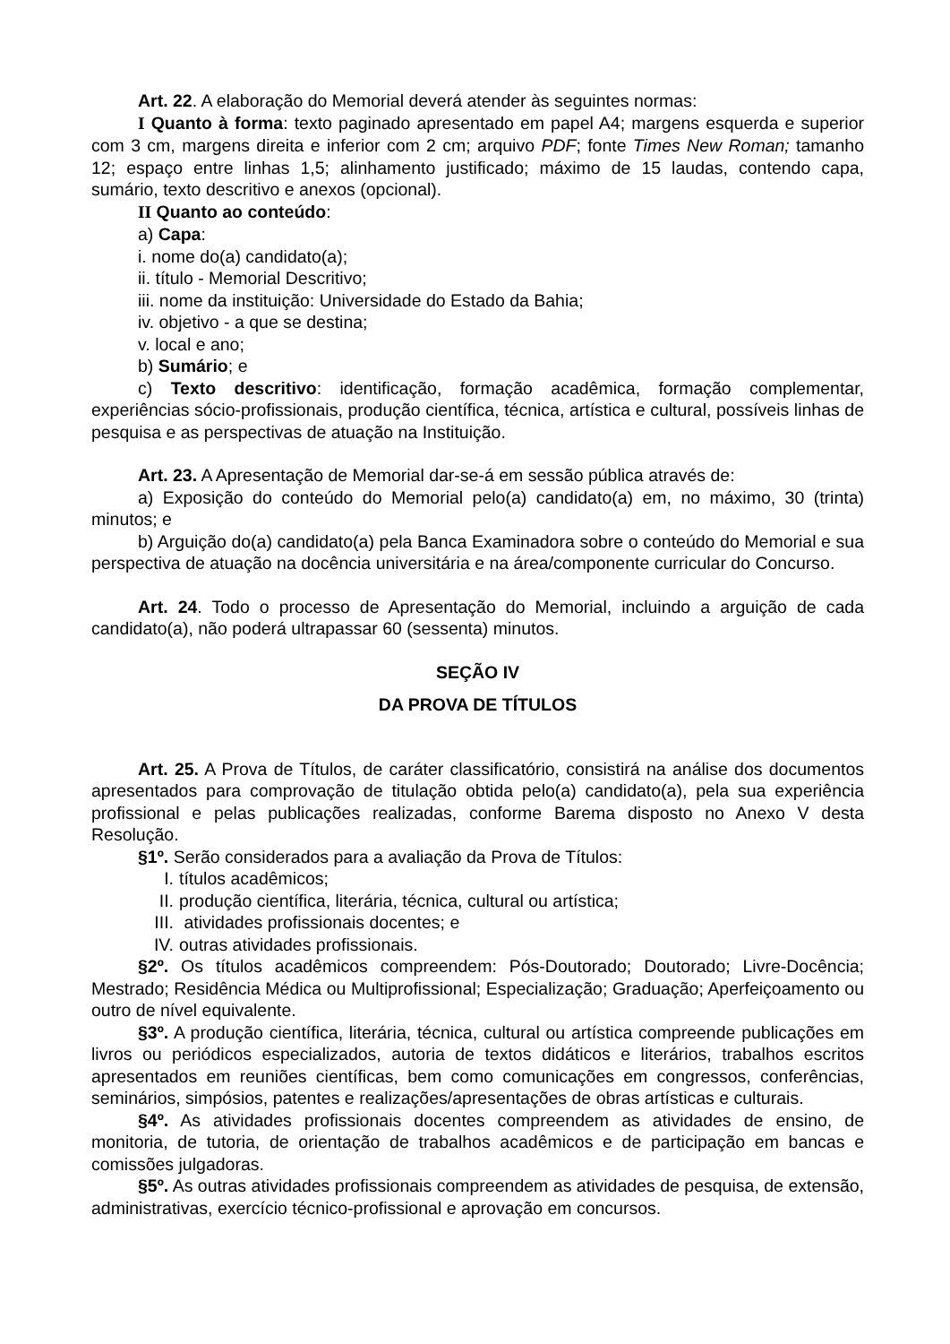Art. 22. A elaboração do Memorial deverá atender às seguintes normas:
I Quanto à forma: texto paginado apresentado em papel A4; margens esquerda e superior com 3 cm, margens direita e inferior com 2 cm; arquivo PDF; fonte Times New Roman; tamanho 12; espaço entre linhas 1,5; alinhamento justificado; máximo de 15 laudas, contendo capa, sumário, texto descritivo e anexos (opcional).
II Quanto ao conteúdo:
a) Capa:
i. nome do(a) candidato(a);
ii. título - Memorial Descritivo;
iii. nome da instituição: Universidade do Estado da Bahia;
iv. objetivo - a que se destina;
v. local e ano;
b) Sumário; e
c) Texto descritivo: identificação, formação acadêmica, formação complementar, experiências sócio-profissionais, produção científica, técnica, artística e cultural, possíveis linhas de pesquisa e as perspectivas de atuação na Instituição.
Art. 23. A Apresentação de Memorial dar-se-á em sessão pública através de:
a) Exposição do conteúdo do Memorial pelo(a) candidato(a) em, no máximo, 30 (trinta) minutos; e
b) Arguição do(a) candidato(a) pela Banca Examinadora sobre o conteúdo do Memorial e sua perspectiva de atuação na docência universitária e na área/componente curricular do Concurso.
Art. 24. Todo o processo de Apresentação do Memorial, incluindo a arguição de cada candidato(a), não poderá ultrapassar 60 (sessenta) minutos.
SEÇÃO IV
DA PROVA DE TÍTULOS
Art. 25. A Prova de Títulos, de caráter classificatório, consistirá na análise dos documentos apresentados para comprovação de titulação obtida pelo(a) candidato(a), pela sua experiência profissional e pelas publicações realizadas, conforme Barema disposto no Anexo V desta Resolução.
§1º. Serão considerados para a avaliação da Prova de Títulos:
I. títulos acadêmicos;
II. produção científica, literária, técnica, cultural ou artística;
III. atividades profissionais docentes; e
IV. outras atividades profissionais.
§2º. Os títulos acadêmicos compreendem: Pós-Doutorado; Doutorado; Livre-Docência; Mestrado; Residência Médica ou Multiprofissional; Especialização; Graduação; Aperfeiçoamento ou outro de nível equivalente.
§3º. A produção científica, literária, técnica, cultural ou artística compreende publicações em livros ou periódicos especializados, autoria de textos didáticos e literários, trabalhos escritos apresentados em reuniões científicas, bem como comunicações em congressos, conferências, seminários, simpósios, patentes e realizações/apresentações de obras artísticas e culturais.
§4º. As atividades profissionais docentes compreendem as atividades de ensino, de monitoria, de tutoria, de orientação de trabalhos acadêmicos e de participação em bancas e comissões julgadoras.
§5º. As outras atividades profissionais compreendem as atividades de pesquisa, de extensão, administrativas, exercício técnico-profissional e aprovação em concursos.